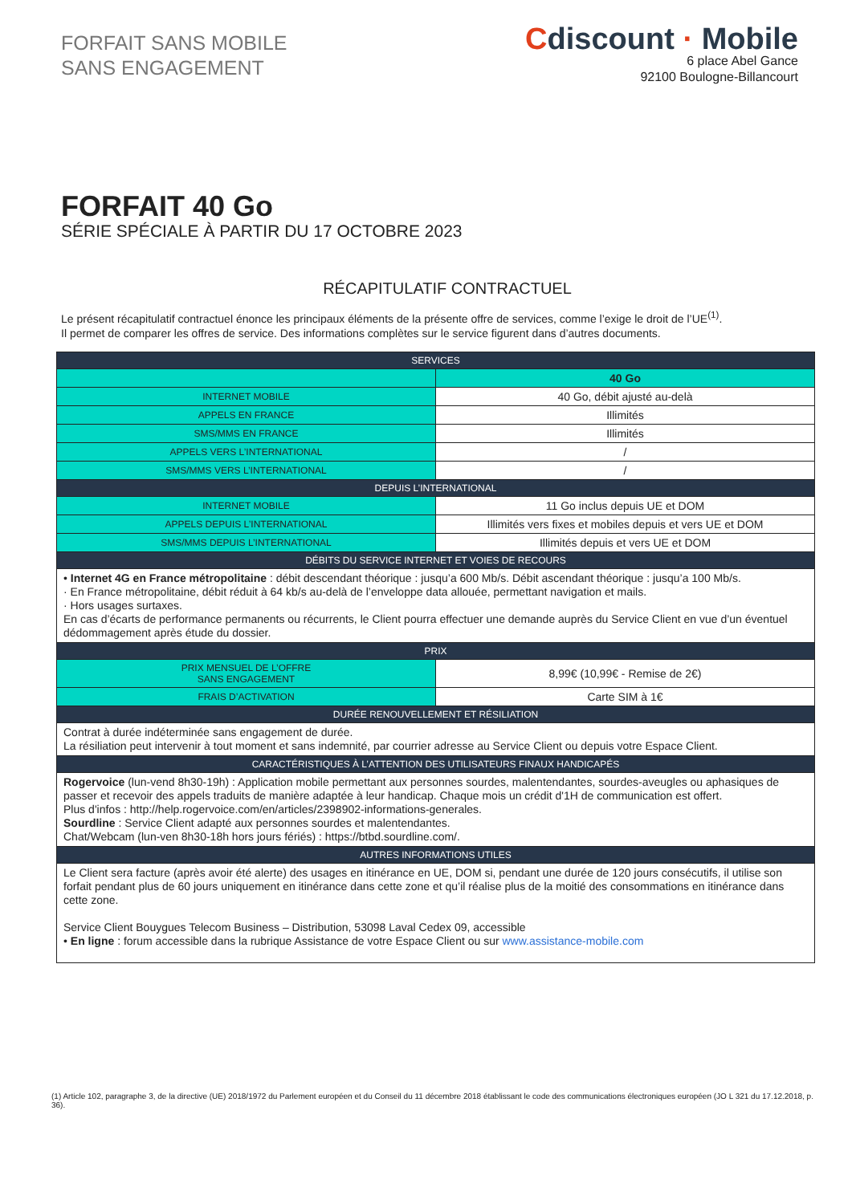FORFAIT SANS MOBILE
SANS ENGAGEMENT
Cdiscount · Mobile
6 place Abel Gance
92100 Boulogne-Billancourt
FORFAIT 40 Go
SÉRIE SPÉCIALE À PARTIR DU 17 OCTOBRE 2023
RÉCAPITULATIF CONTRACTUEL
Le présent récapitulatif contractuel énonce les principaux éléments de la présente offre de services, comme l’exige le droit de l’UE<sup>(1)</sup>.
Il permet de comparer les offres de service. Des informations complètes sur le service figurent dans d’autres documents.
| SERVICES | |
| --- | --- |
| | 40 Go |
| INTERNET MOBILE | 40 Go, débit ajusté au-delà |
| APPELS EN FRANCE | Illimités |
| SMS/MMS EN FRANCE | Illimités |
| APPELS VERS L’INTERNATIONAL | / |
| SMS/MMS VERS L’INTERNATIONAL | / |
| DEPUIS L’INTERNATIONAL | |
| INTERNET MOBILE | 11 Go inclus depuis UE et DOM |
| APPELS DEPUIS L’INTERNATIONAL | Illimités vers fixes et mobiles depuis et vers UE et DOM |
| SMS/MMS DEPUIS L’INTERNATIONAL | Illimités depuis et vers UE et DOM |
| DÉBITS DU SERVICE INTERNET ET VOIES DE RECOURS | |
| • Internet 4G en France métropolitaine : débit descendant théorique : jusqu’a 600 Mb/s. Débit ascendant théorique : jusqu’a 100 Mb/s. · En France métropolitaine, débit réduit à 64 kb/s au-delà de l’enveloppe data allouée, permettant navigation et mails. · Hors usages surtaxes. En cas d’écarts de performance permanents ou récurrents, le Client pourra effectuer une demande auprès du Service Client en vue d’un éventuel dédommagement après étude du dossier. | |
| PRIX | |
| PRIX MENSUEL DE L’OFFRE SANS ENGAGEMENT | 8,99€ (10,99€ - Remise de 2€) |
| FRAIS D’ACTIVATION | Carte SIM à 1€ |
| DURÉE RENOUVELLEMENT ET RÉSILIATION | |
| Contrat à durée indéterminée sans engagement de durée. La résiliation peut intervenir à tout moment et sans indemnité, par courrier adresse au Service Client ou depuis votre Espace Client. | |
| CARACTÉRISTIQUES À L’ATTENTION DES UTILISATEURS FINAUX HANDICAPÉS | |
| Rogervoice (lun-vend 8h30-19h) : Application mobile permettant aux personnes sourdes, malentendantes, sourdes-aveugles ou aphasiques de passer et recevoir des appels traduits de manière adaptée à leur handicap. Chaque mois un crédit d'1H de communication est offert. Plus d'infos : http://help.rogervoice.com/en/articles/2398902-informations-generales. Sourdline : Service Client adapté aux personnes sourdes et malentendantes. Chat/Webcam (lun-ven 8h30-18h hors jours fériés) : https://btbd.sourdline.com/. | |
| AUTRES INFORMATIONS UTILES | |
| Le Client sera facture (après avoir été alerte) des usages en itinérance en UE, DOM si, pendant une durée de 120 jours consécutifs, il utilise son forfait pendant plus de 60 jours uniquement en itinérance dans cette zone et qu’il réalise plus de la moitié des consommations en itinérance dans cette zone. Service Client Bouygues Telecom Business – Distribution, 53098 Laval Cedex 09, accessible • En ligne : forum accessible dans la rubrique Assistance de votre Espace Client ou sur www.assistance-mobile.com | |
(1) Article 102, paragraphe 3, de la directive (UE) 2018/1972 du Parlement européen et du Conseil du 11 décembre 2018 établissant le code des communications électroniques européen (JO L 321 du 17.12.2018, p. 36).